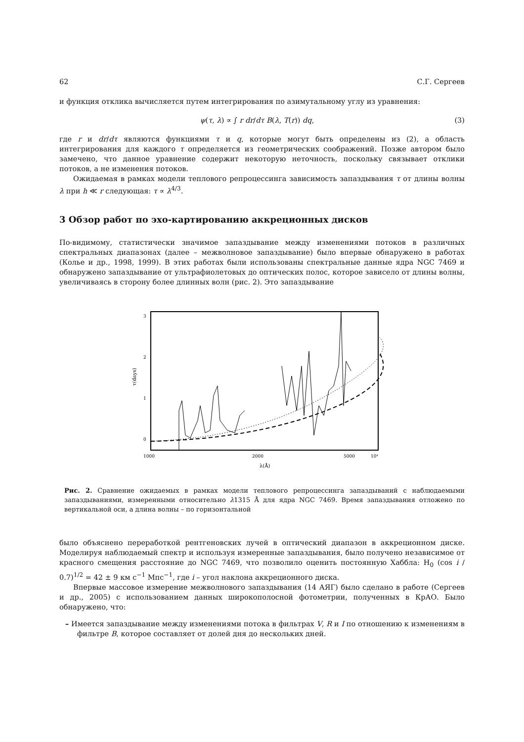62 С.Г. Сергеев
и функция отклика вычисляется путем интегрирования по азимутальному углу из уравнения:
ψ(τ, λ) ∝ ∫ r dr/dτ B(λ, T(r)) dq, (3)
где r и dr/dτ являются функциями τ и q, которые могут быть определены из (2), а область интегрирования для каждого τ определяется из геометрических соображений. Позже автором было замечено, что данное уравнение содержит некоторую неточность, поскольку связывает отклики потоков, а не изменения потоков.
Ожидаемая в рамках модели теплового репроцессинга зависимость запаздывания τ от длины волны λ при h ≪ r следующая: τ ∝ λ<sup>4/3</sup>.
3 Обзор работ по эхо-картированию аккреционных дисков
По-видимому, статистически значимое запаздывание между изменениями потоков в различных спектральных диапазонах (далее – межволновое запаздывание) было впервые обнаружено в работах (Колье и др., 1998, 1999). В этих работах были использованы спектральные данные ядра NGC 7469 и обнаружено запаздывание от ультрафиолетовых до оптических полос, которое зависело от длины волны, увеличиваясь в сторону более длинных волн (рис. 2). Это запаздывание
3
2
1
0
τ(days)
1000
2000
5000
10⁴
λ(Å)
Рис. 2. Сравнение ожидаемых в рамках модели теплового репроцессинга запаздываний с наблюдаемыми запаздываниями, измеренными относительно λ1315 Å для ядра NGC 7469. Время запаздывания отложено по вертикальной оси, а длина волны – по горизонтальной
было объяснено переработкой рентгеновских лучей в оптический диапазон в аккреционном диске. Моделируя наблюдаемый спектр и используя измеренные запаздывания, было получено независимое от красного смещения расстояние до NGC 7469, что позволило оценить постоянную Хаббла: H<sub>0</sub> (cos i / 0.7)<sup>1/2</sup> = 42 ± 9 км с<sup>−1</sup> Мпс<sup>−1</sup>, где i – угол наклона аккреционного диска.
Впервые массовое измерение межволнового запаздывания (14 АЯГ) было сделано в работе (Сергеев и др., 2005) с использованием данных широкополосной фотометрии, полученных в КрАО. Было обнаружено, что:
– Имеется запаздывание между изменениями потока в фильтрах V, R и I по отношению к изменениям в фильтре B, которое составляет от долей дня до нескольких дней.